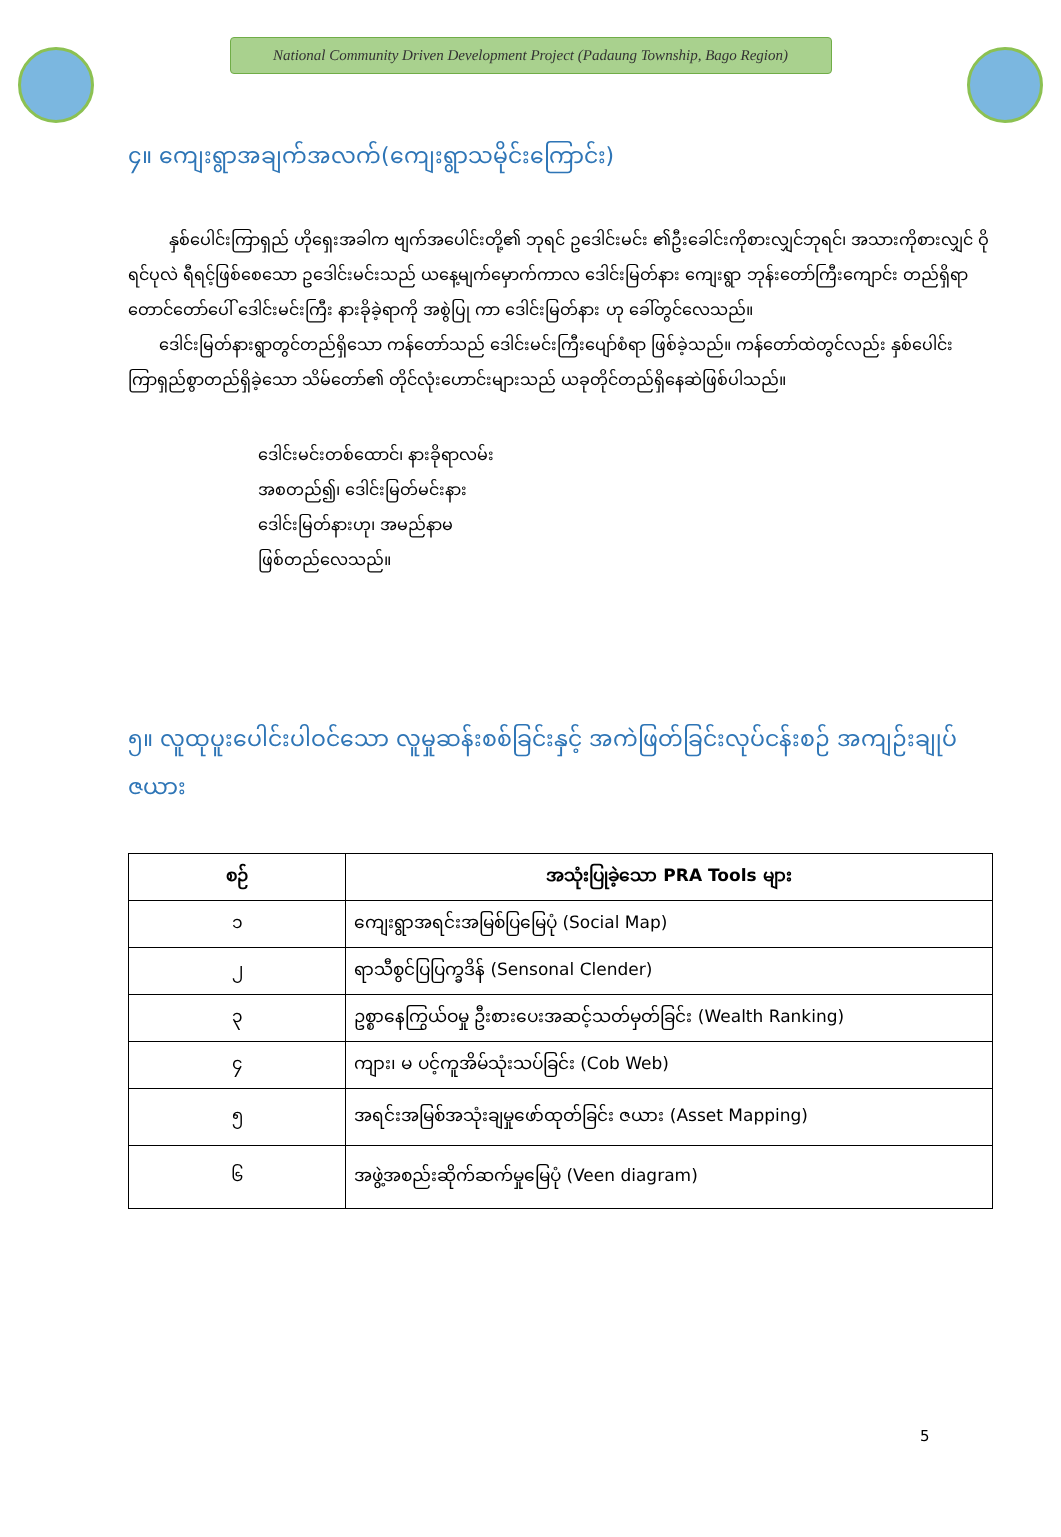National Community Driven Development Project (Padaung Township, Bago Region)
၄။ ကျေးရွာအချက်အလက်(ကျေးရွာသမိုင်းကြောင်း)
နှစ်ပေါင်းကြာရှည် ဟိုရှေးအခါက ဗျက်အပေါင်းတို့၏ ဘုရင် ဥဒေါင်းမင်း ၏ဦးခေါင်းကိုစားလျှင်ဘုရင်၊ အသားကိုစားလျှင် ဝိုရင်ပုလဲ ရီရင့်ဖြစ်စေသော ဥဒေါင်းမင်းသည် ယနေ့မျက်မှောက်ကာလ ဒေါင်းမြတ်နား ကျေးရွာ ဘုန်းတော်ကြီးကျောင်း တည်ရှိရာ တောင်တော်ပေါ် ဒေါင်းမင်းကြီး နားခိုခဲ့ရာကို အစွဲပြု ကာ ဒေါင်းမြတ်နား ဟု ခေါ်တွင်လေသည်။
ဒေါင်းမြတ်နားရွာတွင်တည်ရှိသော ကန်တော်သည် ဒေါင်းမင်းကြီးပျော်စံရာ ဖြစ်ခဲ့သည်။ ကန်တော်ထဲတွင်လည်း နှစ်ပေါင်းကြာရှည်စွာတည်ရှိခဲ့သော သိမ်တော်၏ တိုင်လုံးဟောင်းများသည် ယခုတိုင်တည်ရှိနေဆဲဖြစ်ပါသည်။
ဒေါင်းမင်းတစ်ထောင်၊ နားခိုရာလမ်း
အစတည်၍၊ ဒေါင်းမြတ်မင်းနား
ဒေါင်းမြတ်နားဟု၊ အမည်နာမ
ဖြစ်တည်လေသည်။
၅။ လူထုပူးပေါင်းပါဝင်သော လူမှုဆန်းစစ်ခြင်းနှင့် အကဲဖြတ်ခြင်းလုပ်ငန်းစဉ် အကျဉ်းချုပ်ဇယား
| စဉ် | အသုံးပြုခဲ့သော PRA Tools များ |
| --- | --- |
| ၁ | ကျေးရွာအရင်းအမြစ်ပြမြေပုံ (Social Map) |
| ၂ | ရာသီစွင်ပြပြက္ခဒိန် (Sensonal Clender) |
| ၃ | ဥစ္စာနေကြွယ်ဝမှု ဦးစားပေးအဆင့်သတ်မှတ်ခြင်း (Wealth Ranking) |
| ၄ | ကျား၊ မ ပင့်ကူအိမ်သုံးသပ်ခြင်း (Cob Web) |
| ၅ | အရင်းအမြစ်အသုံးချမှုဖော်ထုတ်ခြင်း ဇယား (Asset Mapping) |
| ၆ | အဖွဲ့အစည်းဆိုက်ဆက်မှုမြေပုံ (Veen diagram) |
5